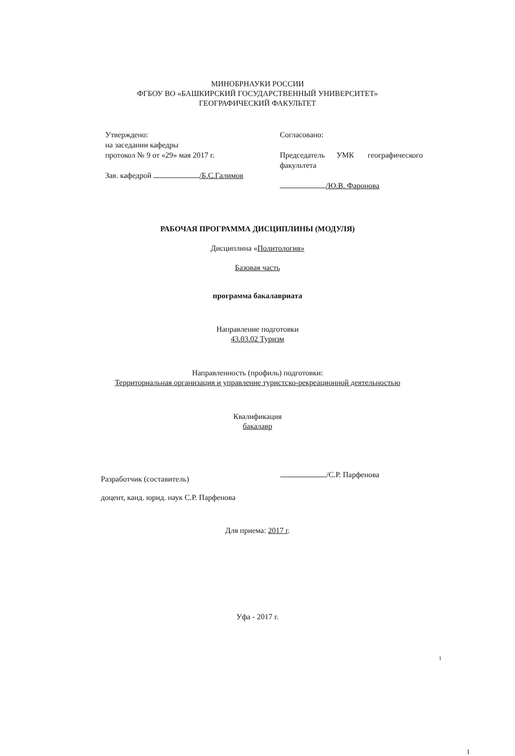МИНОБРНАУКИ РОССИИ
ФГБОУ ВО «БАШКИРСКИЙ ГОСУДАРСТВЕННЫЙ УНИВЕРСИТЕТ»
ГЕОГРАФИЧЕСКИЙ ФАКУЛЬТЕТ
Утверждено:
на заседании кафедры
протокол № 9 от «29» мая 2017 г.
Зав. кафедрой /Б.С.Галимов
Согласовано:
Председатель УМК географического факультета
/Ю.В. Фаронова
РАБОЧАЯ ПРОГРАММА ДИСЦИПЛИНЫ (МОДУЛЯ)
Дисциплина «Политология»
Базовая часть
программа бакалавриата
Направление подготовки
43.03.02 Туризм
Направленность (профиль) подготовки:
Территориальная организация и управление туристско-рекреационной деятельностью
Квалификация
бакалавр
Разработчик (составитель)
доцент, канд. юрид. наук С.Р. Парфенова
/С.Р. Парфенова
Для приема: 2017 г.
Уфа - 2017 г.
1
1